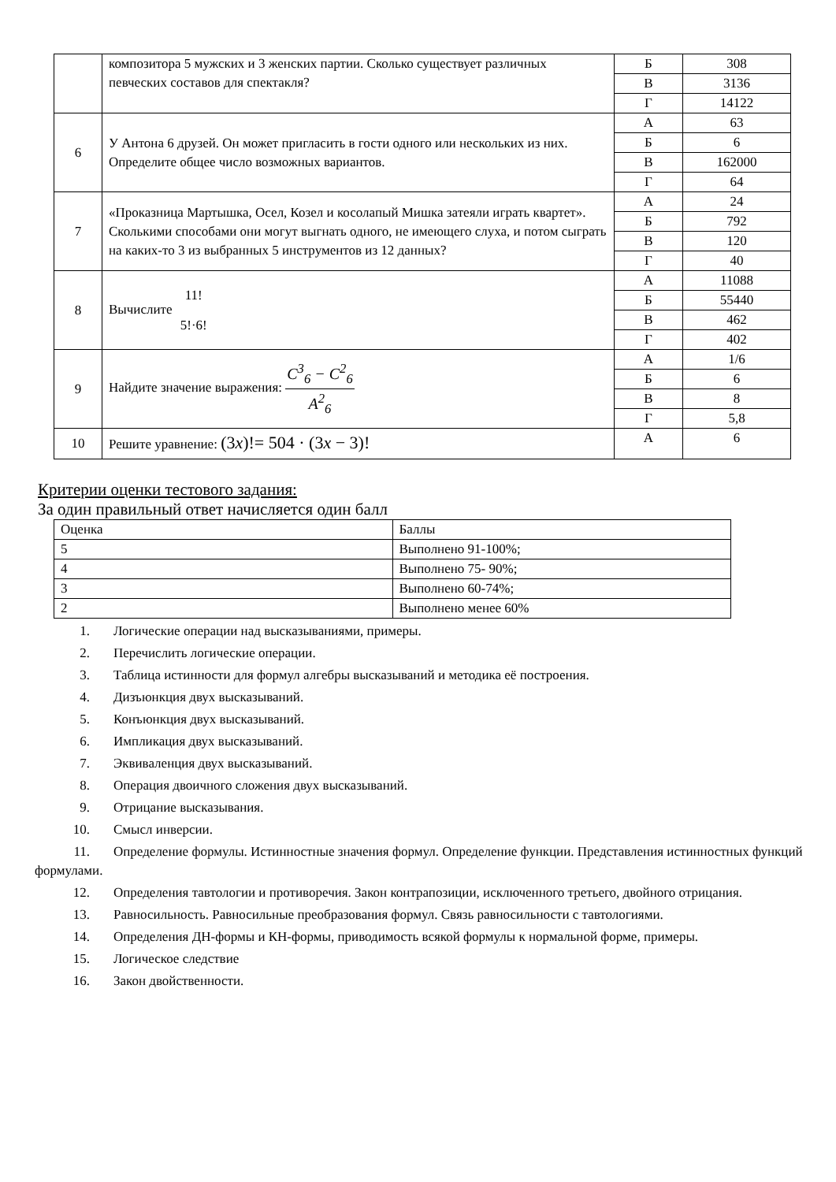| | композитора 5 мужских и 3 женских партии. Сколько существует различных певческих составов для спектакля? | Б | 308 |
| | | В | 3136 |
| | | Г | 14122 |
| 6 | У Антона 6 друзей. Он может пригласить в гости одного или нескольких из них. Определите общее число возможных вариантов. | А | 63 |
| | | Б | 6 |
| | | В | 162000 |
| | | Г | 64 |
| 7 | «Проказница Мартышка, Осел, Козел и косолапый Мишка затеяли играть квартет». Сколькими способами они могут выгнать одного, не имеющего слуха, и потом сыграть на каких-то 3 из выбранных 5 инструментов из 12 данных? | А | 24 |
| | | Б | 792 |
| | | В | 120 |
| | | Г | 40 |
| 8 | Вычислите 11! 5!·6! | А | 11088 |
| | | Б | 55440 |
| | | В | 462 |
| | | Г | 402 |
| 9 | Найдите значение выражения: C<sup>3</sup><sub>6</sub> − C<sup>2</sup><sub>6</sub> A<sup>2</sup><sub>6</sub> | А | 1/6 |
| | | Б | 6 |
| | | В | 8 |
| | | Г | 5,8 |
| 10 | Решите уравнение: (3 x )!= 504 · (3 x − 3)! | А | 6 |
Критерии оценки тестового задания:
За один правильный ответ начисляется один балл
| Оценка | Баллы |
| 5 | Выполнено 91-100%; |
| 4 | Выполнено 75- 90%; |
| 3 | Выполнено 60-74%; |
| 2 | Выполнено менее 60% |
1. Логические операции над высказываниями, примеры.
2. Перечислить логические операции.
3. Таблица истинности для формул алгебры высказываний и методика её построения.
4. Дизъюнкция двух высказываний.
5. Конъюнкция двух высказываний.
6. Импликация двух высказываний.
7. Эквиваленция двух высказываний.
8. Операция двоичного сложения двух высказываний.
9. Отрицание высказывания.
10. Смысл инверсии.
11. Определение формулы. Истинностные значения формул. Определение функции. Представления истинностных функций формулами.
12. Определения тавтологии и противоречия. Закон контрапозиции, исключенного третьего, двойного отрицания.
13. Равносильность. Равносильные преобразования формул. Связь равносильности с тавтологиями.
14. Определения ДН-формы и КН-формы, приводимость всякой формулы к нормальной форме, примеры.
15. Логическое следствие
16. Закон двойственности.